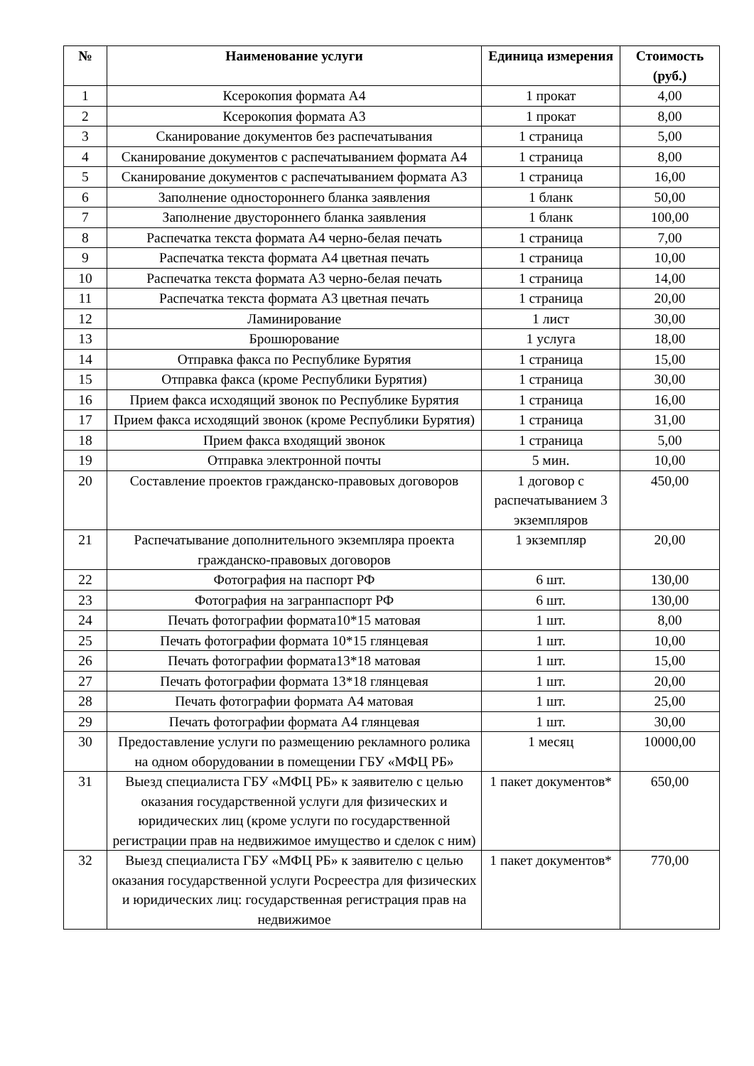| № | Наименование услуги | Единица измерения | Стоимость (руб.) |
| --- | --- | --- | --- |
| 1 | Ксерокопия формата А4 | 1 прокат | 4,00 |
| 2 | Ксерокопия формата А3 | 1 прокат | 8,00 |
| 3 | Сканирование документов без распечатывания | 1 страница | 5,00 |
| 4 | Сканирование документов с распечатыванием формата А4 | 1 страница | 8,00 |
| 5 | Сканирование документов с распечатыванием формата А3 | 1 страница | 16,00 |
| 6 | Заполнение одностороннего бланка заявления | 1 бланк | 50,00 |
| 7 | Заполнение двустороннего бланка заявления | 1 бланк | 100,00 |
| 8 | Распечатка текста формата А4 черно-белая печать | 1 страница | 7,00 |
| 9 | Распечатка текста формата А4 цветная печать | 1 страница | 10,00 |
| 10 | Распечатка текста формата А3 черно-белая печать | 1 страница | 14,00 |
| 11 | Распечатка текста формата А3 цветная печать | 1 страница | 20,00 |
| 12 | Ламинирование | 1 лист | 30,00 |
| 13 | Брошюрование | 1 услуга | 18,00 |
| 14 | Отправка факса по Республике Бурятия | 1 страница | 15,00 |
| 15 | Отправка факса (кроме Республики Бурятия) | 1 страница | 30,00 |
| 16 | Прием факса исходящий звонок по Республике Бурятия | 1 страница | 16,00 |
| 17 | Прием факса исходящий звонок (кроме Республики Бурятия) | 1 страница | 31,00 |
| 18 | Прием факса входящий звонок | 1 страница | 5,00 |
| 19 | Отправка электронной почты | 5 мин. | 10,00 |
| 20 | Составление проектов гражданско-правовых договоров | 1 договор с распечатыванием 3 экземпляров | 450,00 |
| 21 | Распечатывание дополнительного экземпляра проекта гражданско-правовых договоров | 1 экземпляр | 20,00 |
| 22 | Фотография на паспорт РФ | 6 шт. | 130,00 |
| 23 | Фотография на загранпаспорт РФ | 6 шт. | 130,00 |
| 24 | Печать фотографии формата10*15 матовая | 1 шт. | 8,00 |
| 25 | Печать фотографии формата 10*15 глянцевая | 1 шт. | 10,00 |
| 26 | Печать фотографии формата13*18 матовая | 1 шт. | 15,00 |
| 27 | Печать фотографии формата 13*18 глянцевая | 1 шт. | 20,00 |
| 28 | Печать фотографии формата А4 матовая | 1 шт. | 25,00 |
| 29 | Печать фотографии формата А4 глянцевая | 1 шт. | 30,00 |
| 30 | Предоставление услуги по размещению рекламного ролика на одном оборудовании в помещении ГБУ «МФЦ РБ» | 1 месяц | 10000,00 |
| 31 | Выезд специалиста ГБУ «МФЦ РБ» к заявителю с целью оказания государственной услуги для физических и юридических лиц (кроме услуги по государственной регистрации прав на недвижимое имущество и сделок с ним) | 1 пакет документов* | 650,00 |
| 32 | Выезд специалиста ГБУ «МФЦ РБ» к заявителю с целью оказания государственной услуги Росреестра для физических и юридических лиц: государственная регистрация прав на недвижимое | 1 пакет документов* | 770,00 |